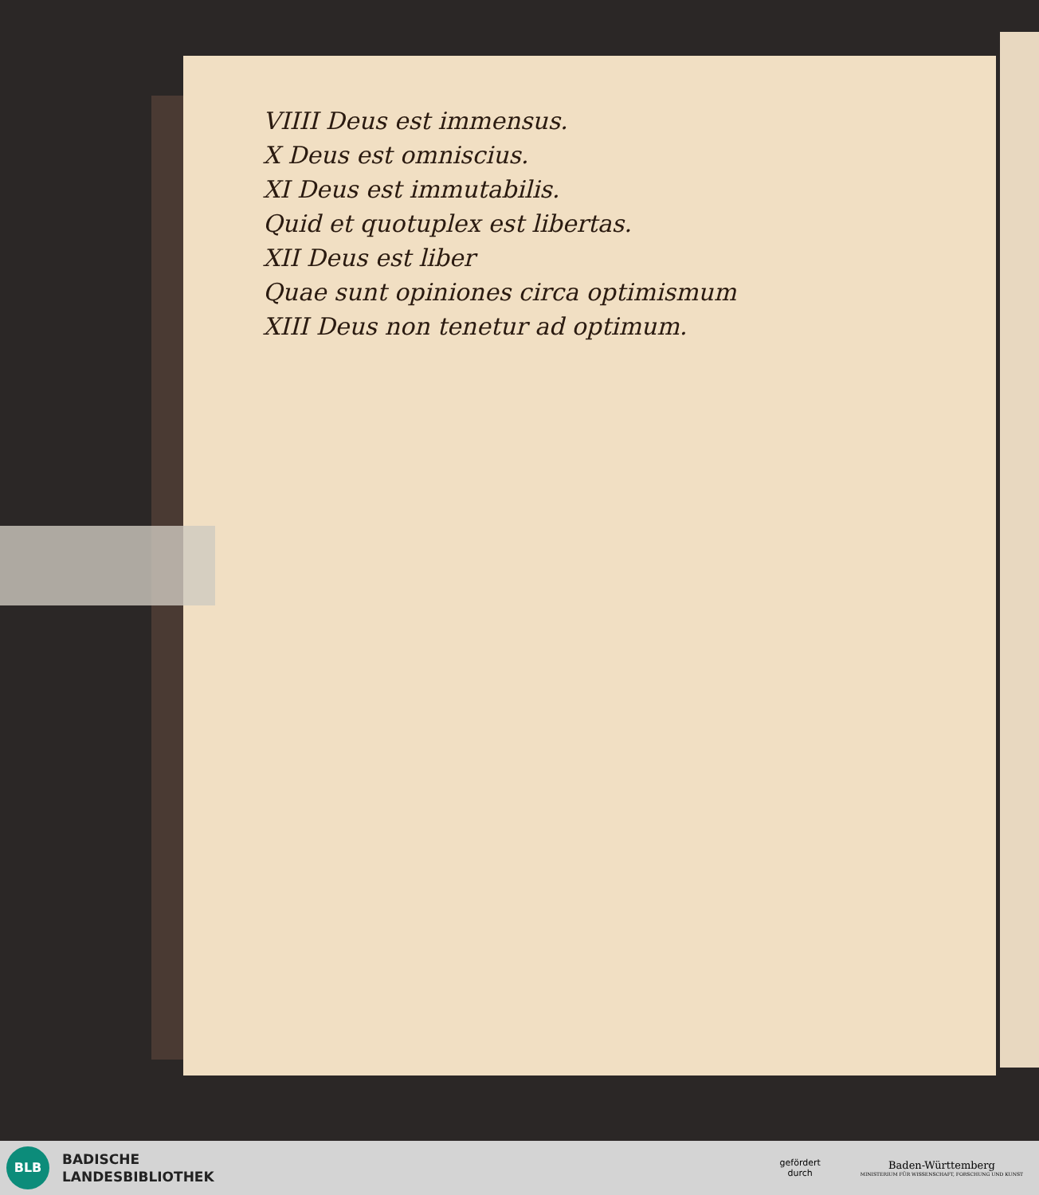VIIII Deus est immensus.
X Deus est omniscius.
XI Deus est immutabilis.
Quid et quotuplex est libertas.
XII Deus est liber
Quae sunt opiniones circa optimismum
XIII Deus non tenetur ad optimum.
BLB
BADISCHE
LANDESBIBLIOTHEK
gefördert
durch
Baden-Württemberg
MINISTERIUM FÜR WISSENSCHAFT, FORSCHUNG UND KUNST